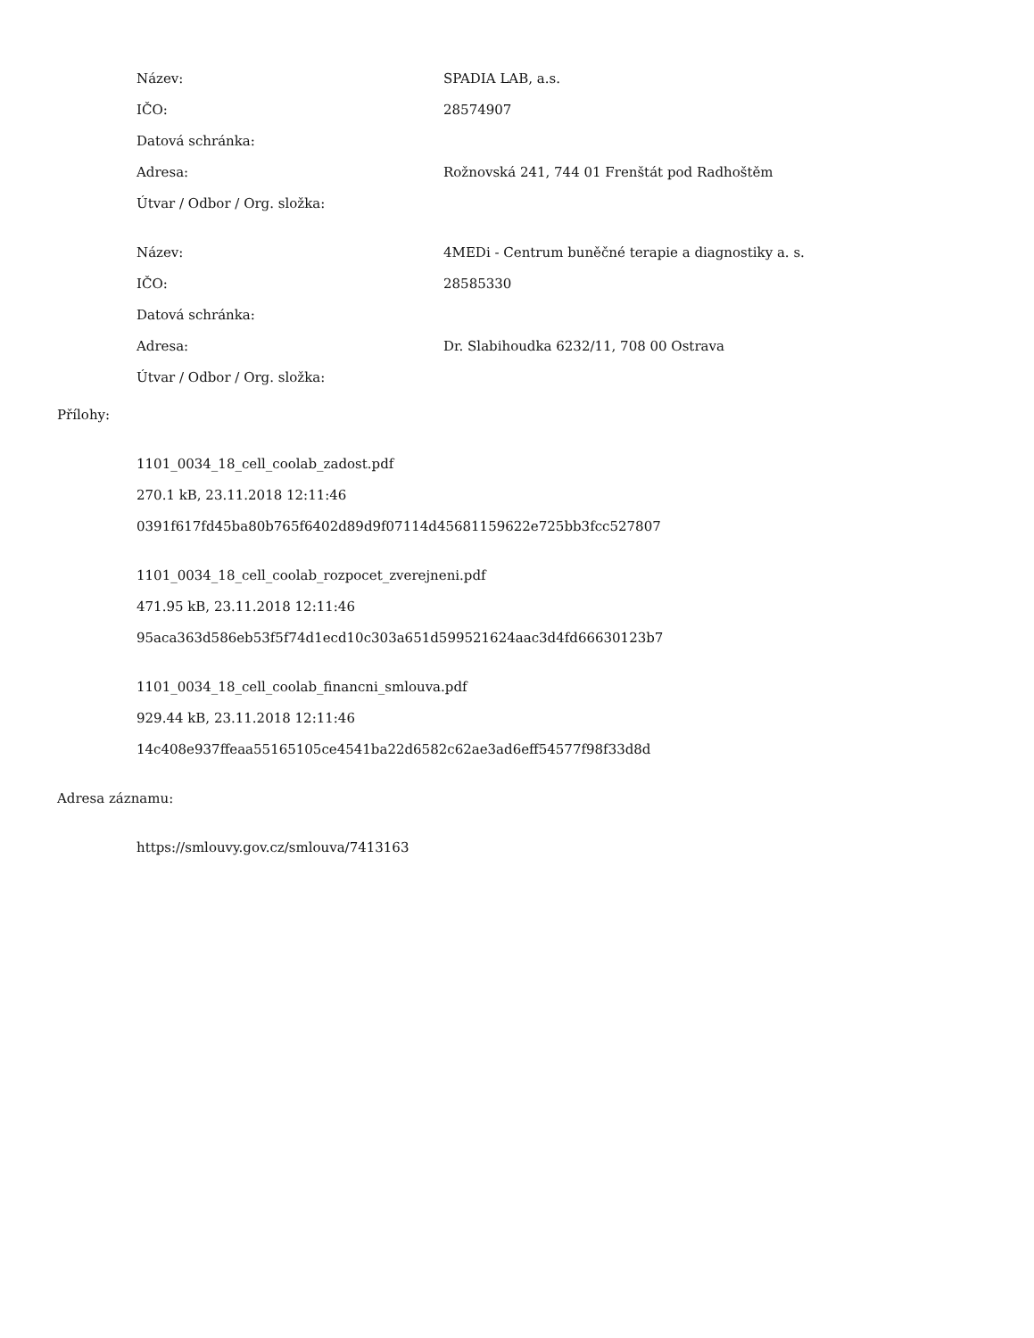| Název: | SPADIA LAB, a.s. |
| IČO: | 28574907 |
| Datová schránka: | |
| Adresa: | Rožnovská 241, 744 01 Frenštát pod Radhoštěm |
| Útvar / Odbor / Org. složka: | |
| Název: | 4MEDi - Centrum buněčné terapie a diagnostiky a. s. |
| IČO: | 28585330 |
| Datová schránka: | |
| Adresa: | Dr. Slabihoudka 6232/11, 708 00 Ostrava |
| Útvar / Odbor / Org. složka: | |
Přílohy:
1101_0034_18_cell_coolab_zadost.pdf
270.1 kB, 23.11.2018 12:11:46
0391f617fd45ba80b765f6402d89d9f07114d45681159622e725bb3fcc527807
1101_0034_18_cell_coolab_rozpocet_zverejneni.pdf
471.95 kB, 23.11.2018 12:11:46
95aca363d586eb53f5f74d1ecd10c303a651d599521624aac3d4fd66630123b7
1101_0034_18_cell_coolab_financni_smlouva.pdf
929.44 kB, 23.11.2018 12:11:46
14c408e937ffeaa55165105ce4541ba22d6582c62ae3ad6eff54577f98f33d8d
Adresa záznamu:
https://smlouvy.gov.cz/smlouva/7413163